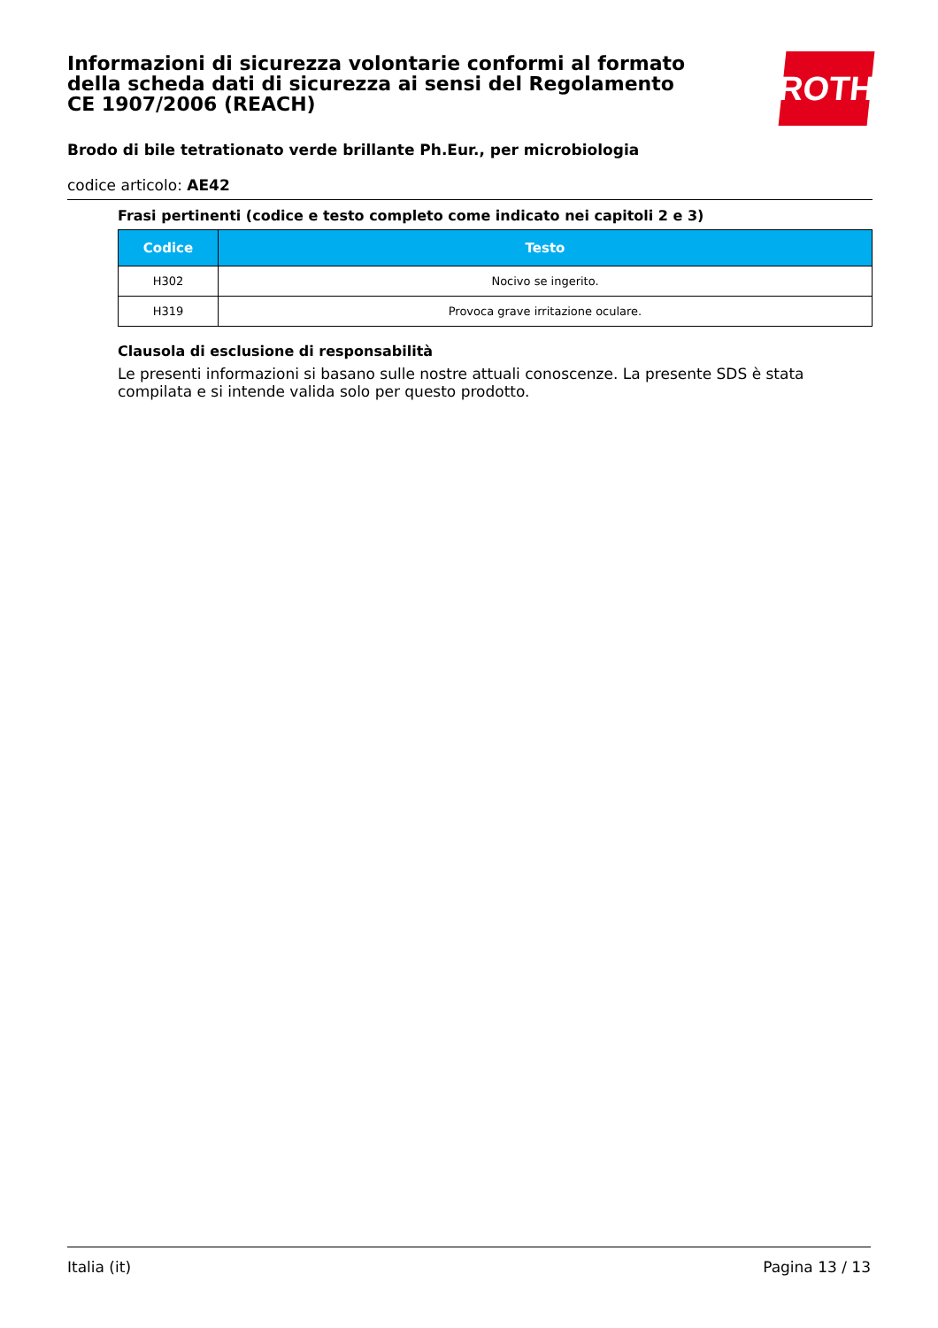Informazioni di sicurezza volontarie conformi al formato della scheda dati di sicurezza ai sensi del Regolamento CE 1907/2006 (REACH)
Brodo di bile tetrationato verde brillante Ph.Eur., per microbiologia
codice articolo: AE42
Frasi pertinenti (codice e testo completo come indicato nei capitoli 2 e 3)
| Codice | Testo |
| --- | --- |
| H302 | Nocivo se ingerito. |
| H319 | Provoca grave irritazione oculare. |
Clausola di esclusione di responsabilità
Le presenti informazioni si basano sulle nostre attuali conoscenze. La presente SDS è stata compilata e si intende valida solo per questo prodotto.
ROTH
Italia (it) Pagina 13 / 13